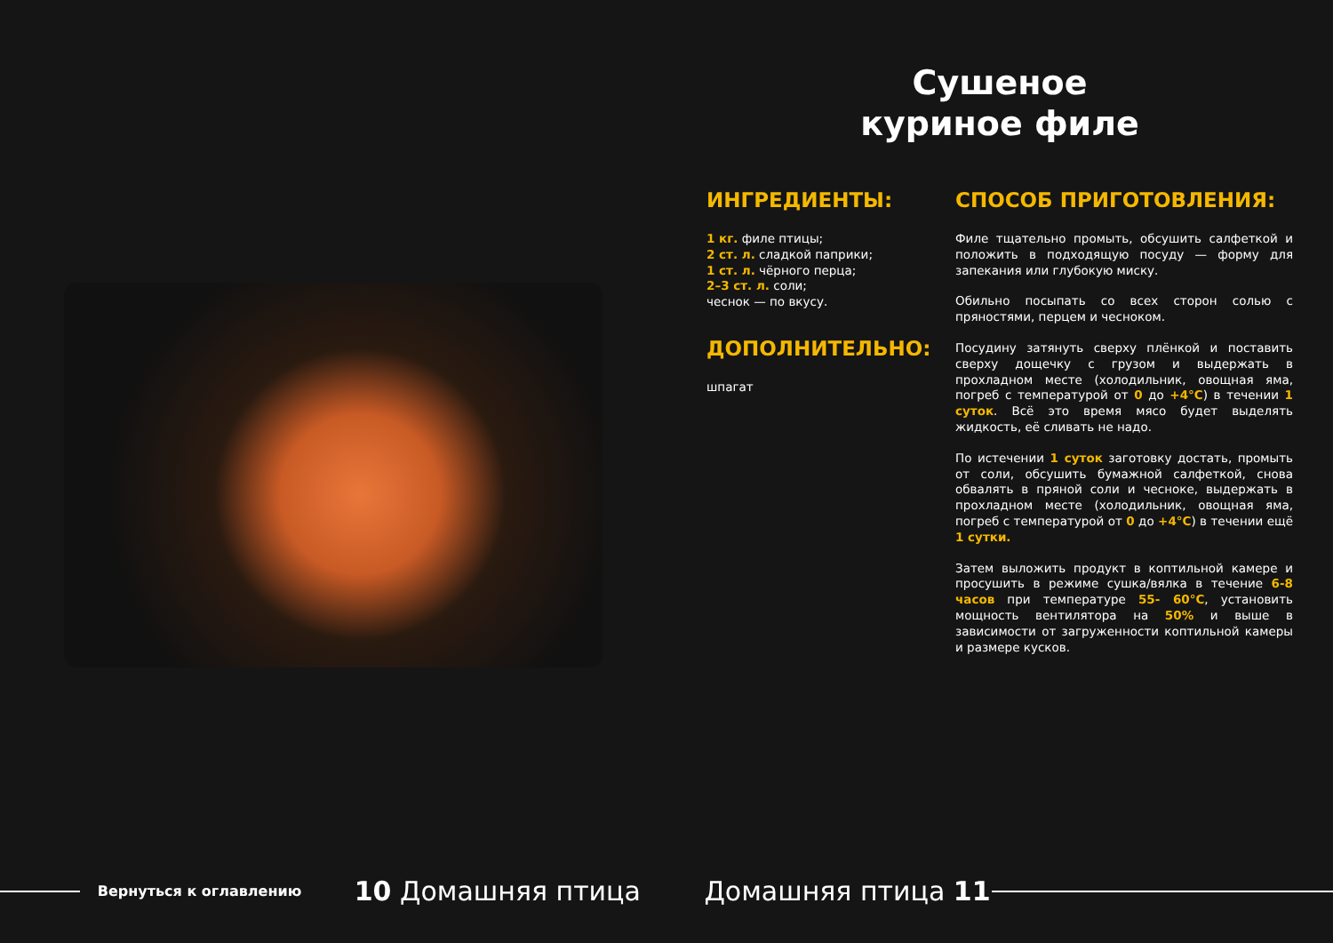Сушеное
куриное филе
ИНГРЕДИЕНТЫ:
1 кг. филе птицы;
2 ст. л. сладкой паприки;
1 ст. л. чёрного перца;
2–3 ст. л. соли;
чеснок — по вкусу.
ДОПОЛНИТЕЛЬНО:
шпагат
СПОСОБ ПРИГОТОВЛЕНИЯ:
Филе тщательно промыть, обсушить салфеткой и положить в подходящую посуду — форму для запекания или глубокую миску.
Обильно посыпать со всех сторон солью с пряностями, перцем и чесноком.
Посудину затянуть сверху плёнкой и поставить сверху дощечку с грузом и выдержать в прохладном месте (холодильник, овощная яма, погреб с температурой от 0 до +4°С) в течении 1 суток. Всё это время мясо будет выделять жидкость, её сливать не надо.
По истечении 1 суток заготовку достать, промыть от соли, обсушить бумажной салфеткой, снова обвалять в пряной соли и чесноке, выдержать в прохладном месте (холодильник, овощная яма, погреб с температурой от 0 до +4°С) в течении ещё 1 сутки.
Затем выложить продукт в коптильной камере и просушить в режиме сушка/вялка в течение 6-8 часов при температуре 55- 60°С, установить мощность вентилятора на 50% и выше в зависимости от загруженности коптильной камеры и размере кусков.
Вернуться к оглавлению 10 Домашняя птица Домашняя птица 11